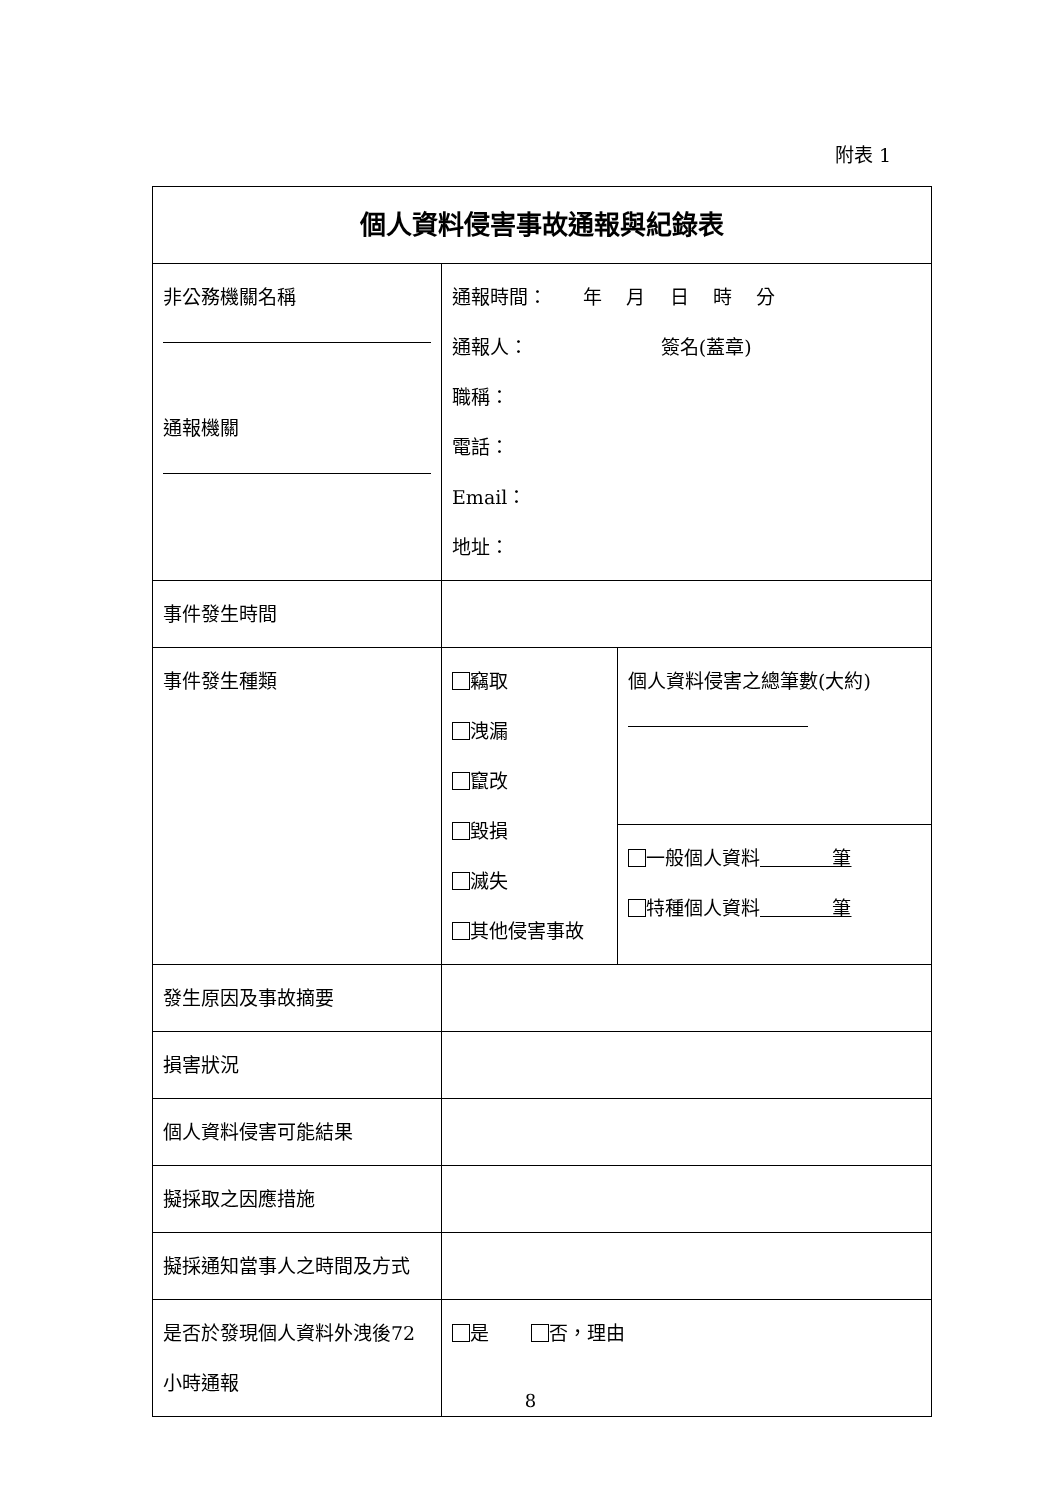附表 1
| 個人資料侵害事故通報與紀錄表 | | |
| 非公務機關名稱 通報機關 | 通報時間： 年 月 日 時 分 通報人： 簽名(蓋章) 職稱： 電話： Email： 地址： | |
| 事件發生時間 | | |
| 事件發生種類 | 竊取 洩漏 竄改 毀損 滅失 其他侵害事故 | 個人資料侵害之總筆數(大約) |
| | | 一般個人資料 筆 特種個人資料 筆 |
| 發生原因及事故摘要 | | |
| 損害狀況 | | |
| 個人資料侵害可能結果 | | |
| 擬採取之因應措施 | | |
| 擬採通知當事人之時間及方式 | | |
| 是否於發現個人資料外洩後72 小時通報 | 是 否，理由 | |
8